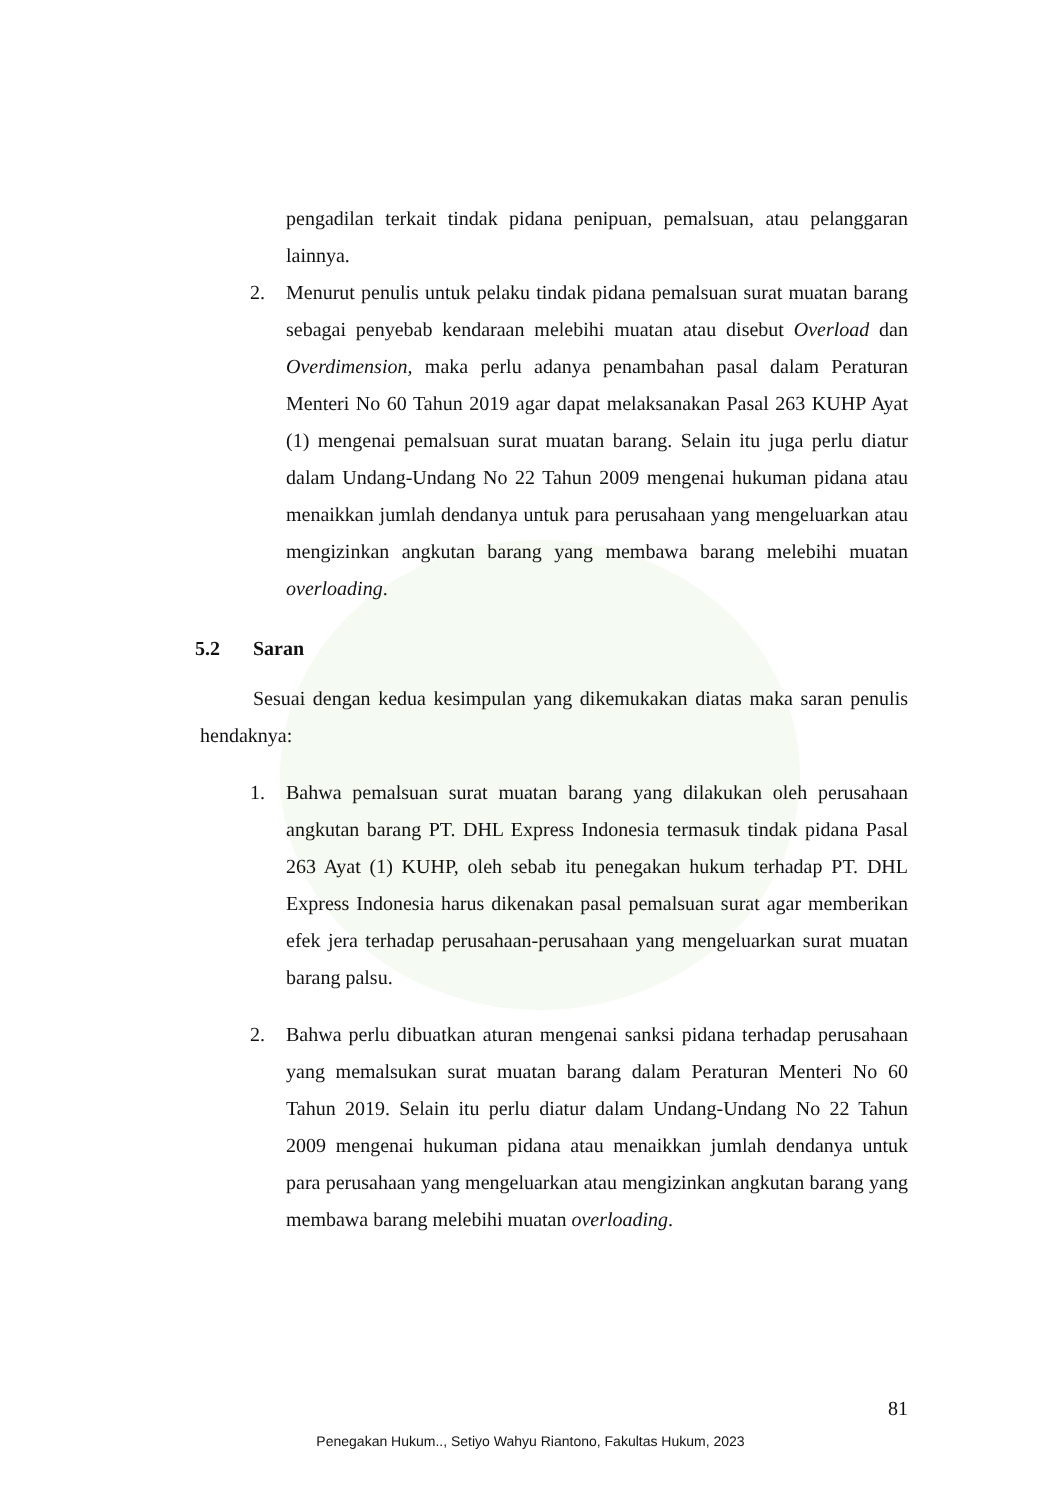pengadilan terkait tindak pidana penipuan, pemalsuan, atau pelanggaran lainnya.
2. Menurut penulis untuk pelaku tindak pidana pemalsuan surat muatan barang sebagai penyebab kendaraan melebihi muatan atau disebut Overload dan Overdimension, maka perlu adanya penambahan pasal dalam Peraturan Menteri No 60 Tahun 2019 agar dapat melaksanakan Pasal 263 KUHP Ayat (1) mengenai pemalsuan surat muatan barang. Selain itu juga perlu diatur dalam Undang-Undang No 22 Tahun 2009 mengenai hukuman pidana atau menaikkan jumlah dendanya untuk para perusahaan yang mengeluarkan atau mengizinkan angkutan barang yang membawa barang melebihi muatan overloading.
5.2 Saran
Sesuai dengan kedua kesimpulan yang dikemukakan diatas maka saran penulis hendaknya:
1. Bahwa pemalsuan surat muatan barang yang dilakukan oleh perusahaan angkutan barang PT. DHL Express Indonesia termasuk tindak pidana Pasal 263 Ayat (1) KUHP, oleh sebab itu penegakan hukum terhadap PT. DHL Express Indonesia harus dikenakan pasal pemalsuan surat agar memberikan efek jera terhadap perusahaan-perusahaan yang mengeluarkan surat muatan barang palsu.
2. Bahwa perlu dibuatkan aturan mengenai sanksi pidana terhadap perusahaan yang memalsukan surat muatan barang dalam Peraturan Menteri No 60 Tahun 2019. Selain itu perlu diatur dalam Undang-Undang No 22 Tahun 2009 mengenai hukuman pidana atau menaikkan jumlah dendanya untuk para perusahaan yang mengeluarkan atau mengizinkan angkutan barang yang membawa barang melebihi muatan overloading.
81
Penegakan Hukum.., Setiyo Wahyu Riantono, Fakultas Hukum, 2023